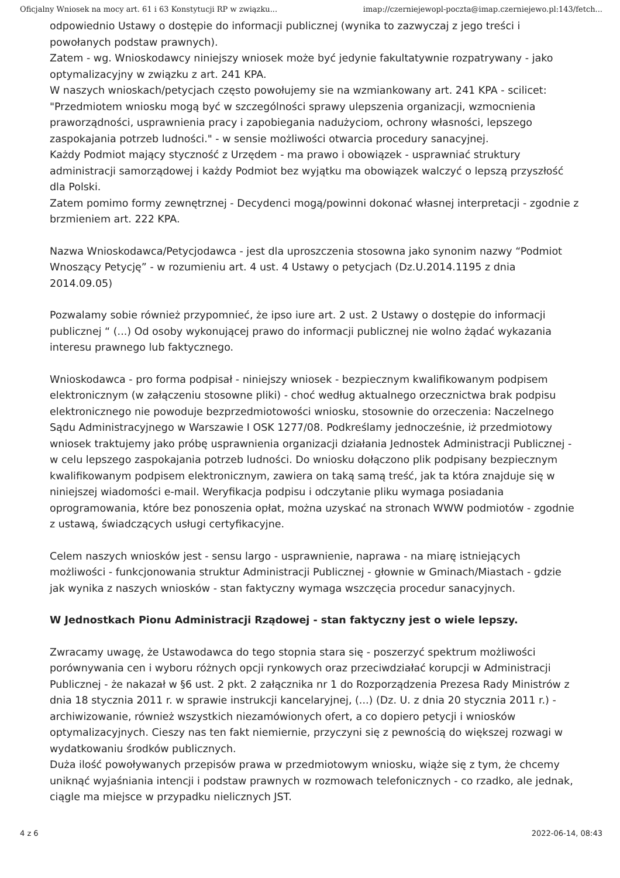Oficjalny Wniosek na mocy art. 61 i 63 Konstytucji RP w związku... imap://czerniejewopl-poczta@imap.czerniejewo.pl:143/fetch...
odpowiednio Ustawy o dostępie do informacji publicznej (wynika to zazwyczaj z jego treści i powołanych podstaw prawnych).
Zatem - wg. Wnioskodawcy niniejszy wniosek może być jedynie fakultatywnie rozpatrywany - jako optymalizacyjny w związku z art. 241 KPA.
W naszych wnioskach/petycjach często powołujemy sie na wzmiankowany art. 241 KPA - scilicet: "Przedmiotem wniosku mogą być w szczególności sprawy ulepszenia organizacji, wzmocnienia praworządności, usprawnienia pracy i zapobiegania nadużyciom, ochrony własności, lepszego zaspokajania potrzeb ludności." - w sensie możliwości otwarcia procedury sanacyjnej.
Każdy Podmiot mający styczność z Urzędem - ma prawo i obowiązek - usprawniać struktury administracji samorządowej i każdy Podmiot bez wyjątku ma obowiązek walczyć o lepszą przyszłość dla Polski.
Zatem pomimo formy zewnętrznej - Decydenci mogą/powinni dokonać własnej interpretacji - zgodnie z brzmieniem art. 222 KPA.
Nazwa Wnioskodawca/Petycjodawca - jest dla uproszczenia stosowna jako synonim nazwy “Podmiot Wnoszący Petycję” - w rozumieniu art. 4 ust. 4 Ustawy o petycjach (Dz.U.2014.1195 z dnia 2014.09.05)
Pozwalamy sobie również przypomnieć, że ipso iure art. 2 ust. 2 Ustawy o dostępie do informacji publicznej “ (...) Od osoby wykonującej prawo do informacji publicznej nie wolno żądać wykazania interesu prawnego lub faktycznego.
Wnioskodawca - pro forma podpisał - niniejszy wniosek - bezpiecznym kwalifikowanym podpisem elektronicznym (w załączeniu stosowne pliki) - choć według aktualnego orzecznictwa brak podpisu elektronicznego nie powoduje bezprzedmiotowości wniosku, stosownie do orzeczenia: Naczelnego Sądu Administracyjnego w Warszawie I OSK 1277/08. Podkreślamy jednocześnie, iż przedmiotowy wniosek traktujemy jako próbę usprawnienia organizacji działania Jednostek Administracji Publicznej - w celu lepszego zaspokajania potrzeb ludności. Do wniosku dołączono plik podpisany bezpiecznym kwalifikowanym podpisem elektronicznym, zawiera on taką samą treść, jak ta która znajduje się w niniejszej wiadomości e-mail. Weryfikacja podpisu i odczytanie pliku wymaga posiadania oprogramowania, które bez ponoszenia opłat, można uzyskać na stronach WWW podmiotów - zgodnie z ustawą, świadczących usługi certyfikacyjne.
Celem naszych wniosków jest - sensu largo - usprawnienie, naprawa - na miarę istniejących możliwości - funkcjonowania struktur Administracji Publicznej - głownie w Gminach/Miastach - gdzie jak wynika z naszych wniosków - stan faktyczny wymaga wszczęcia procedur sanacyjnych.
W Jednostkach Pionu Administracji Rządowej - stan faktyczny jest o wiele lepszy.
Zwracamy uwagę, że Ustawodawca do tego stopnia stara się - poszerzyć spektrum możliwości porównywania cen i wyboru różnych opcji rynkowych oraz przeciwdziałać korupcji w Administracji Publicznej - że nakazał w §6 ust. 2 pkt. 2 załącznika nr 1 do Rozporządzenia Prezesa Rady Ministrów z dnia 18 stycznia 2011 r. w sprawie instrukcji kancelaryjnej, (...) (Dz. U. z dnia 20 stycznia 2011 r.) - archiwizowanie, również wszystkich niezamówionych ofert, a co dopiero petycji i wniosków optymalizacyjnych. Cieszy nas ten fakt niemiernie, przyczyni się z pewnością do większej rozwagi w wydatkowaniu środków publicznych.
Duża ilość powoływanych przepisów prawa w przedmiotowym wniosku, wiąże się z tym, że chcemy uniknąć wyjaśniania intencji i podstaw prawnych w rozmowach telefonicznych - co rzadko, ale jednak, ciągle ma miejsce w przypadku nielicznych JST.
4 z 6 2022-06-14, 08:43